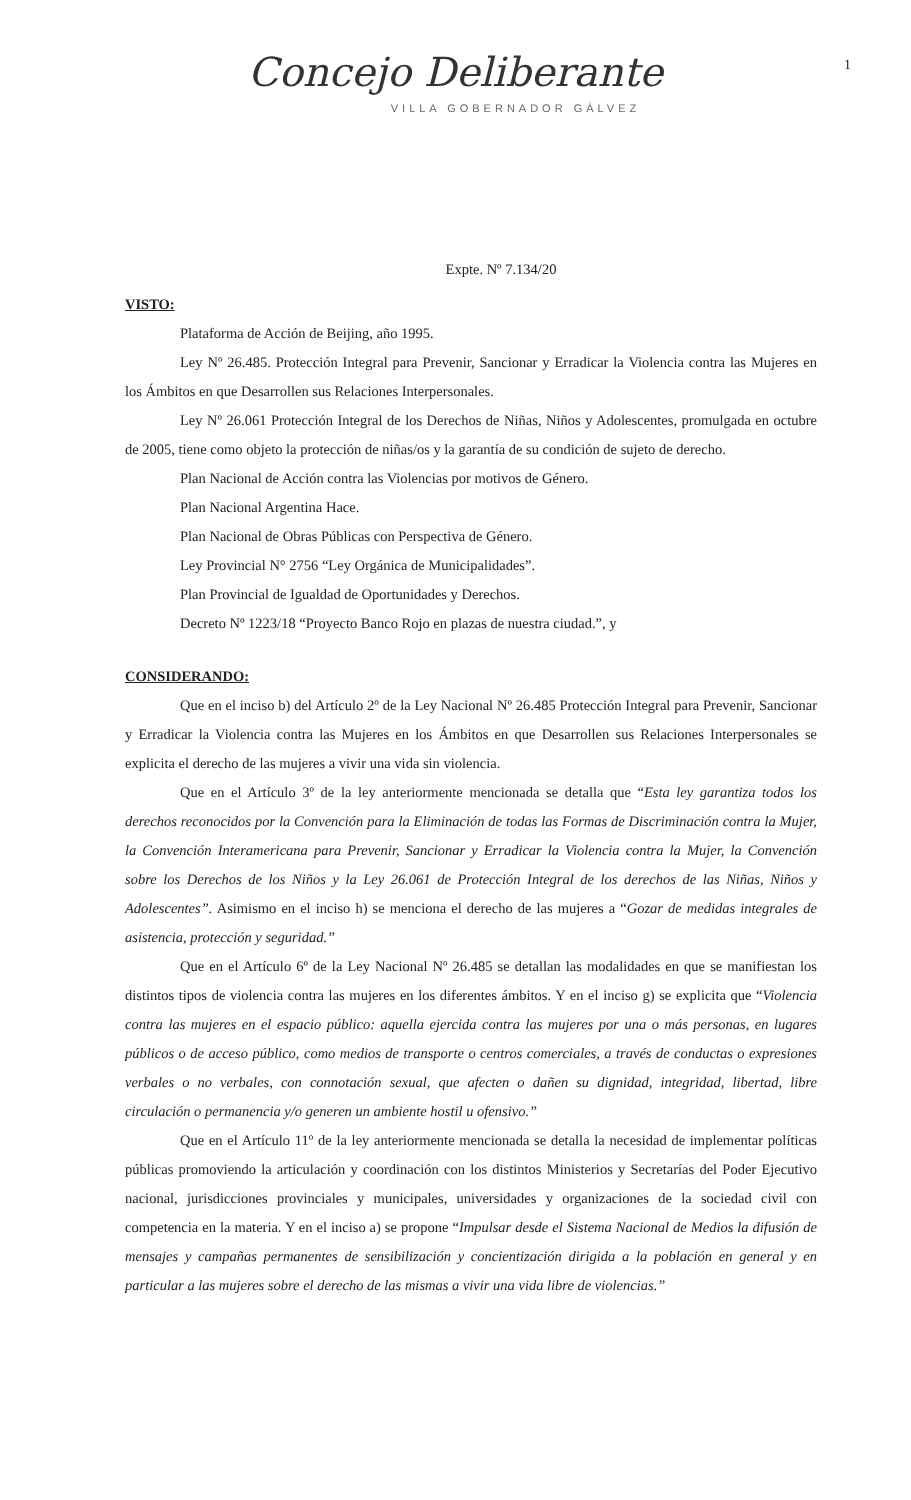Concejo Deliberante
VILLA GOBERNADOR GÁLVEZ
1
Expte. Nº 7.134/20
VISTO:
Plataforma de Acción de Beijing, año 1995.
Ley Nº 26.485. Protección Integral para Prevenir, Sancionar y Erradicar la Violencia contra las Mujeres en los Ámbitos en que Desarrollen sus Relaciones Interpersonales.
Ley Nº 26.061 Protección Integral de los Derechos de Niñas, Niños y Adolescentes, promulgada en octubre de 2005, tiene como objeto la protección de niñas/os y la garantía de su condición de sujeto de derecho.
Plan Nacional de Acción contra las Violencias por motivos de Género.
Plan Nacional Argentina Hace.
Plan Nacional de Obras Públicas con Perspectiva de Género.
Ley Provincial N° 2756 “Ley Orgánica de Municipalidades”.
Plan Provincial de Igualdad de Oportunidades y Derechos.
Decreto Nº 1223/18 “Proyecto Banco Rojo en plazas de nuestra ciudad.”, y
CONSIDERANDO:
Que en el inciso b) del Artículo 2º de la Ley Nacional Nº 26.485 Protección Integral para Prevenir, Sancionar y Erradicar la Violencia contra las Mujeres en los Ámbitos en que Desarrollen sus Relaciones Interpersonales se explicita el derecho de las mujeres a vivir una vida sin violencia.
Que en el Artículo 3º de la ley anteriormente mencionada se detalla que “Esta ley garantiza todos los derechos reconocidos por la Convención para la Eliminación de todas las Formas de Discriminación contra la Mujer, la Convención Interamericana para Prevenir, Sancionar y Erradicar la Violencia contra la Mujer, la Convención sobre los Derechos de los Niños y la Ley 26.061 de Protección Integral de los derechos de las Niñas, Niños y Adolescentes”. Asimismo en el inciso h) se menciona el derecho de las mujeres a “Gozar de medidas integrales de asistencia, protección y seguridad.”
Que en el Artículo 6º de la Ley Nacional Nº 26.485 se detallan las modalidades en que se manifiestan los distintos tipos de violencia contra las mujeres en los diferentes ámbitos. Y en el inciso g) se explicita que “Violencia contra las mujeres en el espacio público: aquella ejercida contra las mujeres por una o más personas, en lugares públicos o de acceso público, como medios de transporte o centros comerciales, a través de conductas o expresiones verbales o no verbales, con connotación sexual, que afecten o dañen su dignidad, integridad, libertad, libre circulación o permanencia y/o generen un ambiente hostil u ofensivo.”
Que en el Artículo 11º de la ley anteriormente mencionada se detalla la necesidad de implementar políticas públicas promoviendo la articulación y coordinación con los distintos Ministerios y Secretarías del Poder Ejecutivo nacional, jurisdicciones provinciales y municipales, universidades y organizaciones de la sociedad civil con competencia en la materia. Y en el inciso a) se propone “Impulsar desde el Sistema Nacional de Medios la difusión de mensajes y campañas permanentes de sensibilización y concientización dirigida a la población en general y en particular a las mujeres sobre el derecho de las mismas a vivir una vida libre de violencias.”